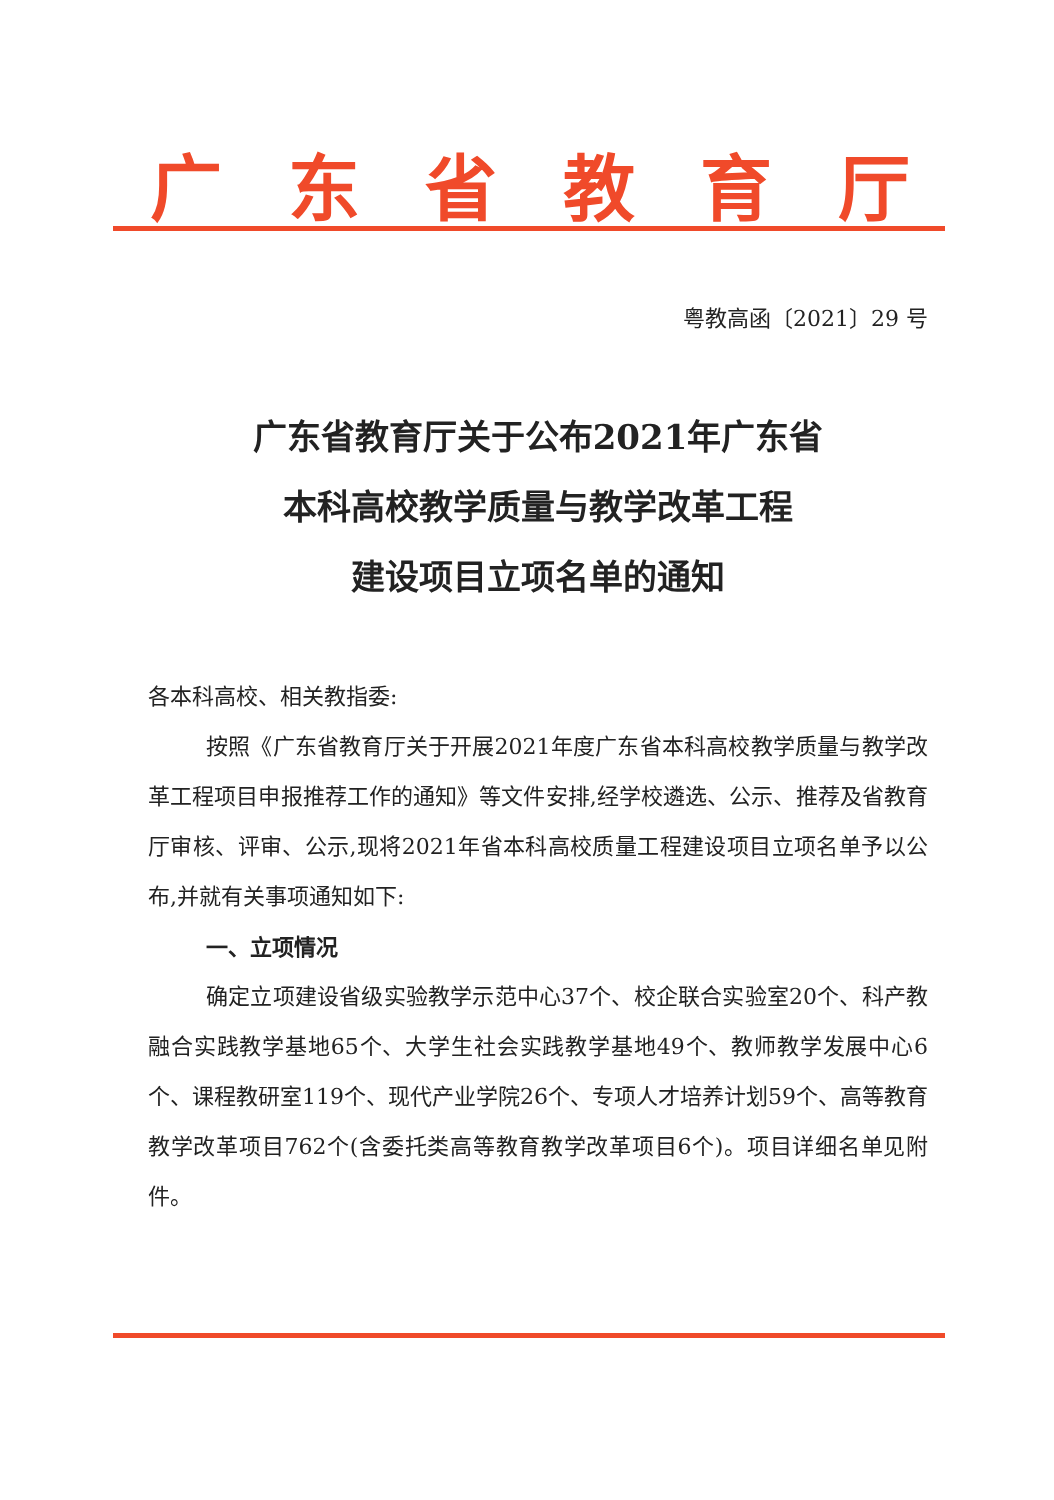广东省教育厅
粤教高函〔2021〕29 号
广东省教育厅关于公布2021年广东省
本科高校教学质量与教学改革工程
建设项目立项名单的通知
各本科高校、相关教指委:
按照《广东省教育厅关于开展2021年度广东省本科高校教学质量与教学改革工程项目申报推荐工作的通知》等文件安排,经学校遴选、公示、推荐及省教育厅审核、评审、公示,现将2021年省本科高校质量工程建设项目立项名单予以公布,并就有关事项通知如下:
一、立项情况
确定立项建设省级实验教学示范中心37个、校企联合实验室20个、科产教融合实践教学基地65个、大学生社会实践教学基地49个、教师教学发展中心6个、课程教研室119个、现代产业学院26个、专项人才培养计划59个、高等教育教学改革项目762个(含委托类高等教育教学改革项目6个)。项目详细名单见附件。